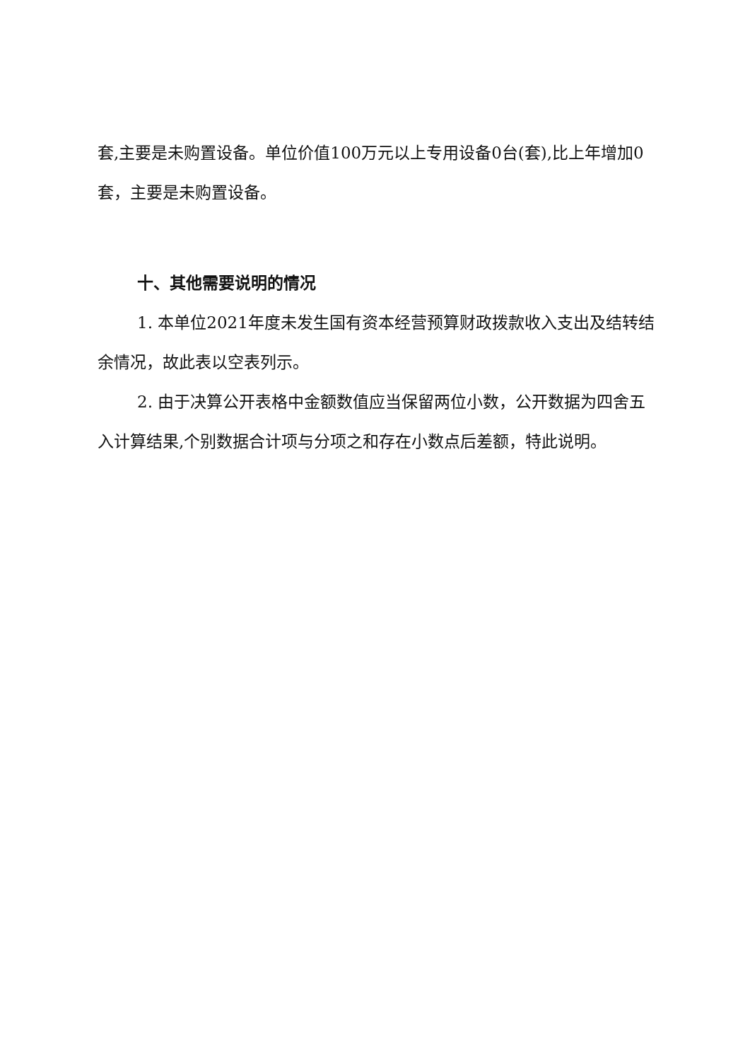套,主要是未购置设备。单位价值100万元以上专用设备0台(套),比上年增加0套，主要是未购置设备。
十、其他需要说明的情况
1. 本单位2021年度未发生国有资本经营预算财政拨款收入支出及结转结余情况，故此表以空表列示。
2. 由于决算公开表格中金额数值应当保留两位小数，公开数据为四舍五入计算结果,个别数据合计项与分项之和存在小数点后差额，特此说明。